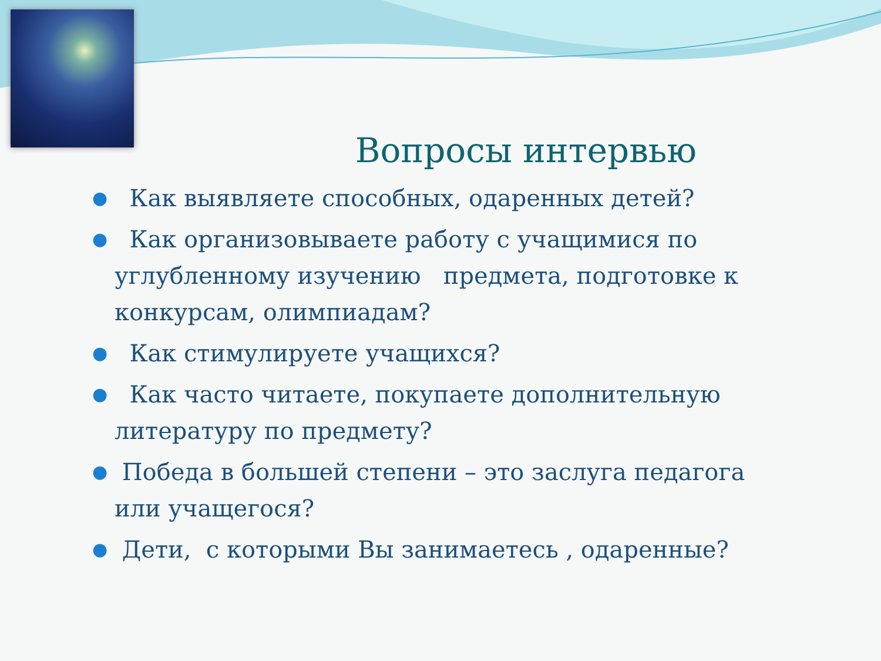Вопросы интервью
● Как выявляете способных, одаренных детей?
● Как организовываете работу с учащимися по углубленному изучению предмета, подготовке к конкурсам, олимпиадам?
● Как стимулируете учащихся?
● Как часто читаете, покупаете дополнительную литературу по предмету?
● Победа в большей степени – это заслуга педагога или учащегося?
● Дети, с которыми Вы занимаетесь , одаренные?